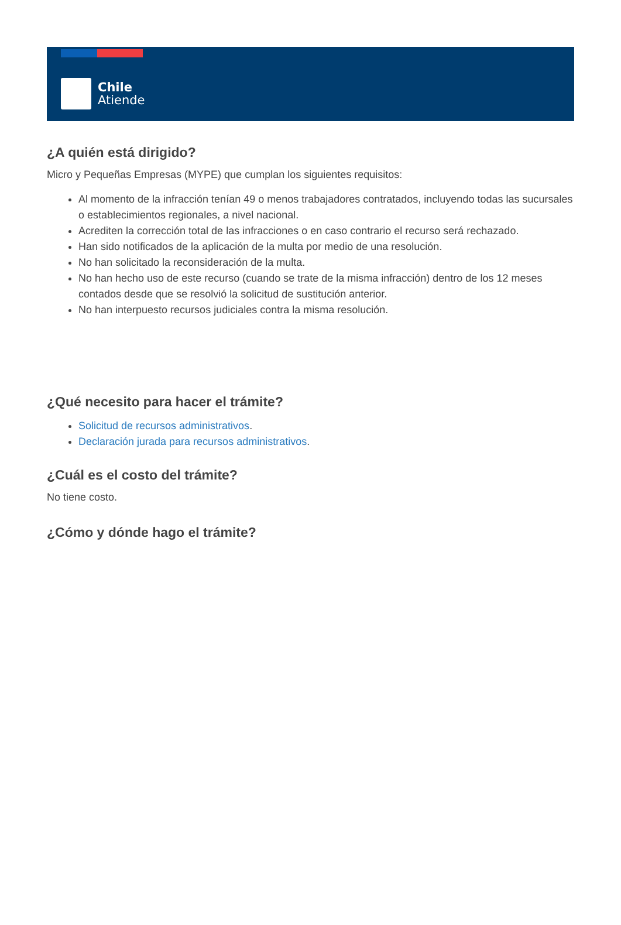Chile
Atiende
¿A quién está dirigido?
Micro y Pequeñas Empresas (MYPE) que cumplan los siguientes requisitos:
Al momento de la infracción tenían 49 o menos trabajadores contratados, incluyendo todas las sucursales o establecimientos regionales, a nivel nacional.
Acrediten la corrección total de las infracciones o en caso contrario el recurso será rechazado.
Han sido notificados de la aplicación de la multa por medio de una resolución.
No han solicitado la reconsideración de la multa.
No han hecho uso de este recurso (cuando se trate de la misma infracción) dentro de los 12 meses contados desde que se resolvió la solicitud de sustitución anterior.
No han interpuesto recursos judiciales contra la misma resolución.
¿Qué necesito para hacer el trámite?
Solicitud de recursos administrativos.
Declaración jurada para recursos administrativos.
¿Cuál es el costo del trámite?
No tiene costo.
¿Cómo y dónde hago el trámite?